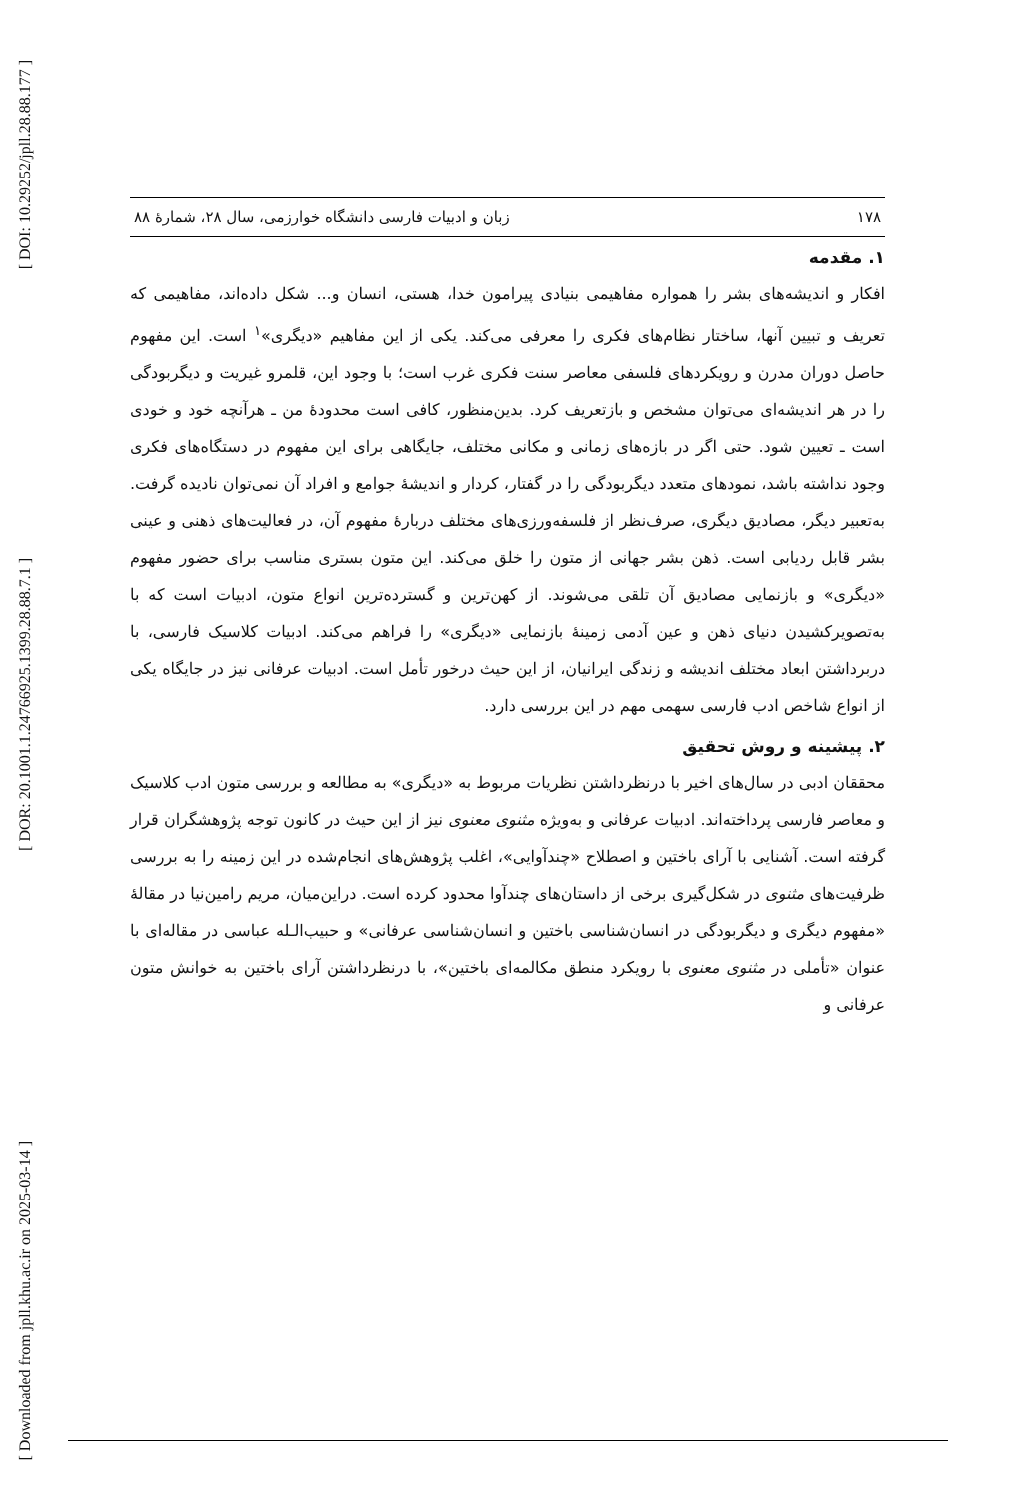[ DOI: 10.29252/jpll.28.88.177 ]
[ DOR: 20.1001.1.24766925.1399.28.88.7.1 ]
[ Downloaded from jpll.khu.ac.ir on 2025-03-14 ]
۱۷۸ زبان و ادبیات فارسی دانشگاه خوارزمی، سال ۲۸، شمارهٔ ۸۸
۱. مقدمه
افکار و اندیشه‌های بشر را همواره مفاهیمی بنیادی پیرامون خدا، هستی، انسان و... شکل داده‌اند، مفاهیمی که تعریف و تبیین آنها، ساختار نظام‌های فکری را معرفی می‌کند. یکی از این مفاهیم «دیگری»<sup>۱</sup> است. این مفهوم حاصل دوران مدرن و رویکردهای فلسفی معاصر سنت فکری غرب است؛ با وجود این، قلمرو غیریت و دیگربودگی را در هر اندیشه‌ای می‌توان مشخص و بازتعریف کرد. بدین‌منظور، کافی است محدودهٔ من ـ هرآنچه خود و خودی است ـ تعیین شود. حتی اگر در بازه‌های زمانی و مکانی مختلف، جایگاهی برای این مفهوم در دستگاه‌های فکری وجود نداشته باشد، نمودهای متعدد دیگربودگی را در گفتار، کردار و اندیشهٔ جوامع و افراد آن نمی‌توان نادیده گرفت. به‌تعبیر دیگر، مصادیق دیگری، صرف‌نظر از فلسفه‌ورزی‌های مختلف دربارهٔ مفهوم آن، در فعالیت‌های ذهنی و عینی بشر قابل ردیابی است. ذهن بشر جهانی از متون را خلق می‌کند. این متون بستری مناسب برای حضور مفهوم «دیگری» و بازنمایی مصادیق آن تلقی می‌شوند. از کهن‌ترین و گسترده‌ترین انواع متون، ادبیات است که با به‌تصویرکشیدن دنیای ذهن و عین آدمی زمینهٔ بازنمایی «دیگری» را فراهم می‌کند. ادبیات کلاسیک فارسی، با دربرداشتن ابعاد مختلف اندیشه و زندگی ایرانیان، از این حیث درخور تأمل است. ادبیات عرفانی نیز در جایگاه یکی از انواع شاخص ادب فارسی سهمی مهم در این بررسی دارد.
۲. پیشینه و روش تحقیق
محققان ادبی در سال‌های اخیر با درنظرداشتن نظریات مربوط به «دیگری» به مطالعه و بررسی متون ادب کلاسیک و معاصر فارسی پرداخته‌اند. ادبیات عرفانی و به‌ویژه مثنوی معنوی نیز از این حیث در کانون توجه پژوهشگران قرار گرفته است. آشنایی با آرای باختین و اصطلاح «چندآوایی»، اغلب پژوهش‌های انجام‌شده در این زمینه را به بررسی ظرفیت‌های مثنوی در شکل‌گیری برخی از داستان‌های چندآوا محدود کرده است. دراین‌میان، مریم رامین‌نیا در مقالهٔ «مفهوم دیگری و دیگربودگی در انسان‌شناسی باختین و انسان‌شناسی عرفانی» و حبیب‌الـله عباسی در مقاله‌ای با عنوان «تأملی در مثنوی معنوی با رویکرد منطق مکالمه‌ای باختین»، با درنظرداشتن آرای باختین به خوانش متون عرفانی و